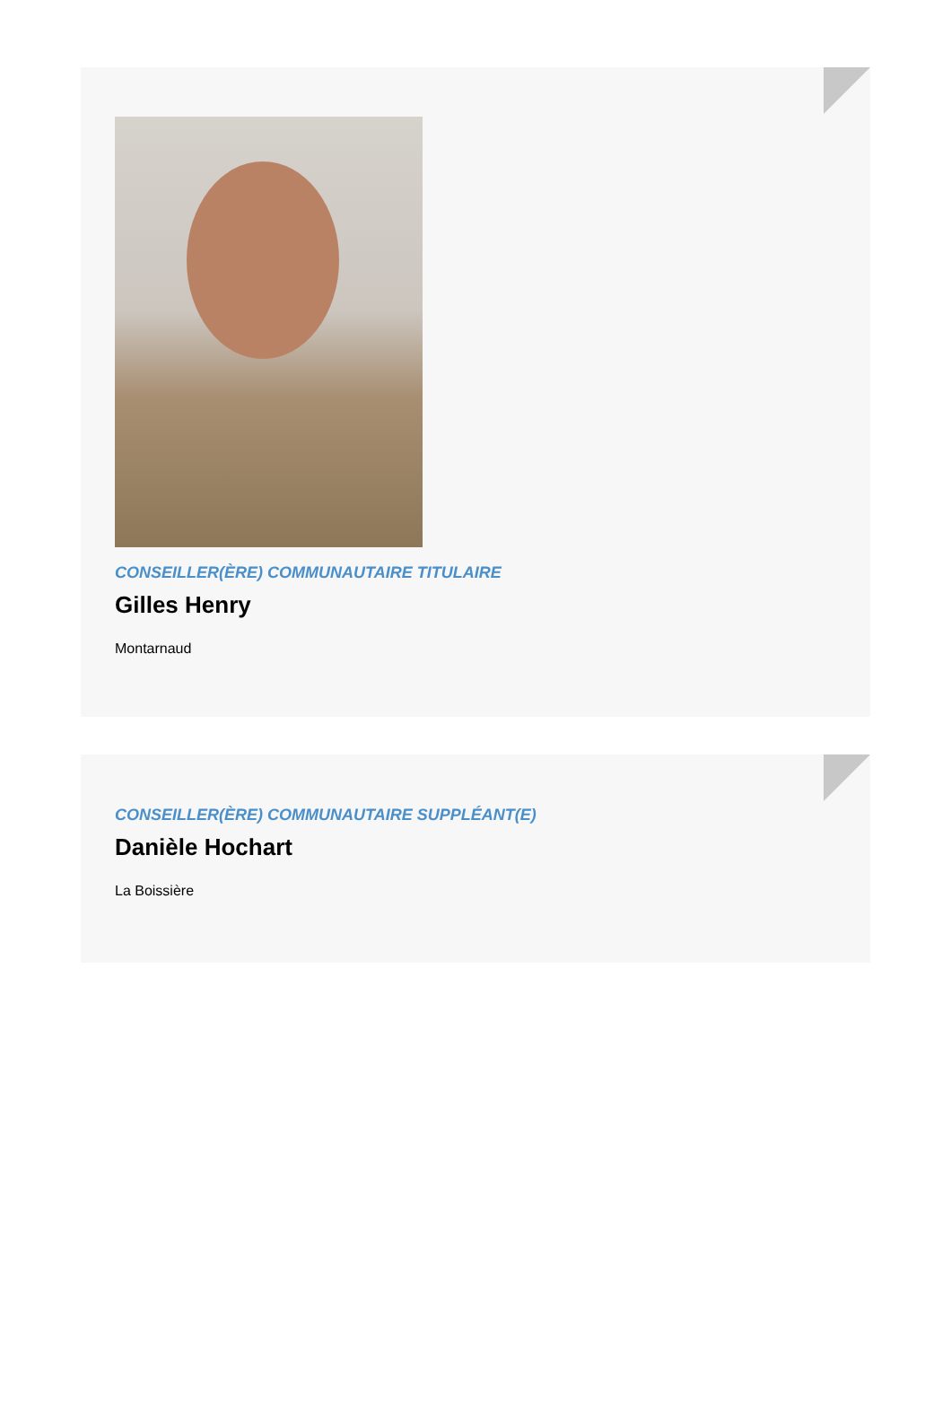CONSEILLER(ÈRE) COMMUNAUTAIRE TITULAIRE
Gilles Henry
Montarnaud
CONSEILLER(ÈRE) COMMUNAUTAIRE SUPPLÉANT(E)
Danièle Hochart
La Boissière